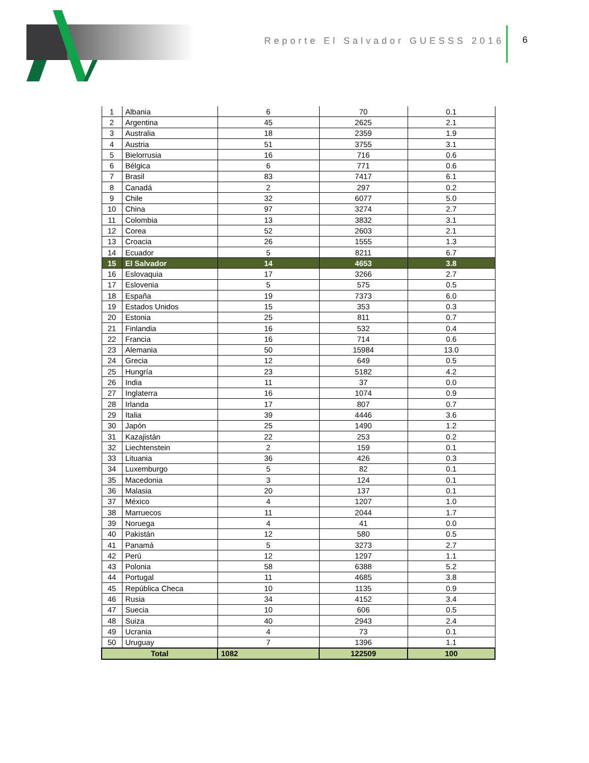Reporte El Salvador GUESSS 2016
6
| 1 | Albania | 6 | 70 | 0.1 |
| 2 | Argentina | 45 | 2625 | 2.1 |
| 3 | Australia | 18 | 2359 | 1.9 |
| 4 | Austria | 51 | 3755 | 3.1 |
| 5 | Bielorrusia | 16 | 716 | 0.6 |
| 6 | Bélgica | 6 | 771 | 0.6 |
| 7 | Brasil | 83 | 7417 | 6.1 |
| 8 | Canadá | 2 | 297 | 0.2 |
| 9 | Chile | 32 | 6077 | 5.0 |
| 10 | China | 97 | 3274 | 2.7 |
| 11 | Colombia | 13 | 3832 | 3.1 |
| 12 | Corea | 52 | 2603 | 2.1 |
| 13 | Croacia | 26 | 1555 | 1.3 |
| 14 | Ecuador | 5 | 8211 | 6.7 |
| 15 | El Salvador | 14 | 4653 | 3.8 |
| 16 | Eslovaquia | 17 | 3266 | 2.7 |
| 17 | Eslovenia | 5 | 575 | 0.5 |
| 18 | España | 19 | 7373 | 6.0 |
| 19 | Estados Unidos | 15 | 353 | 0.3 |
| 20 | Estonia | 25 | 811 | 0.7 |
| 21 | Finlandia | 16 | 532 | 0.4 |
| 22 | Francia | 16 | 714 | 0.6 |
| 23 | Alemania | 50 | 15984 | 13.0 |
| 24 | Grecia | 12 | 649 | 0.5 |
| 25 | Hungría | 23 | 5182 | 4.2 |
| 26 | India | 11 | 37 | 0.0 |
| 27 | Inglaterra | 16 | 1074 | 0.9 |
| 28 | Irlanda | 17 | 807 | 0.7 |
| 29 | Italia | 39 | 4446 | 3.6 |
| 30 | Japón | 25 | 1490 | 1.2 |
| 31 | Kazajistán | 22 | 253 | 0.2 |
| 32 | Liechtenstein | 2 | 159 | 0.1 |
| 33 | Lituania | 36 | 426 | 0.3 |
| 34 | Luxemburgo | 5 | 82 | 0.1 |
| 35 | Macedonia | 3 | 124 | 0.1 |
| 36 | Malasia | 20 | 137 | 0.1 |
| 37 | México | 4 | 1207 | 1.0 |
| 38 | Marruecos | 11 | 2044 | 1.7 |
| 39 | Noruega | 4 | 41 | 0.0 |
| 40 | Pakistán | 12 | 580 | 0.5 |
| 41 | Panamá | 5 | 3273 | 2.7 |
| 42 | Perú | 12 | 1297 | 1.1 |
| 43 | Polonia | 58 | 6388 | 5.2 |
| 44 | Portugal | 11 | 4685 | 3.8 |
| 45 | República Checa | 10 | 1135 | 0.9 |
| 46 | Rusia | 34 | 4152 | 3.4 |
| 47 | Suecia | 10 | 606 | 0.5 |
| 48 | Suiza | 40 | 2943 | 2.4 |
| 49 | Ucrania | 4 | 73 | 0.1 |
| 50 | Uruguay | 7 | 1396 | 1.1 |
| Total | | 1082 | 122509 | 100 |